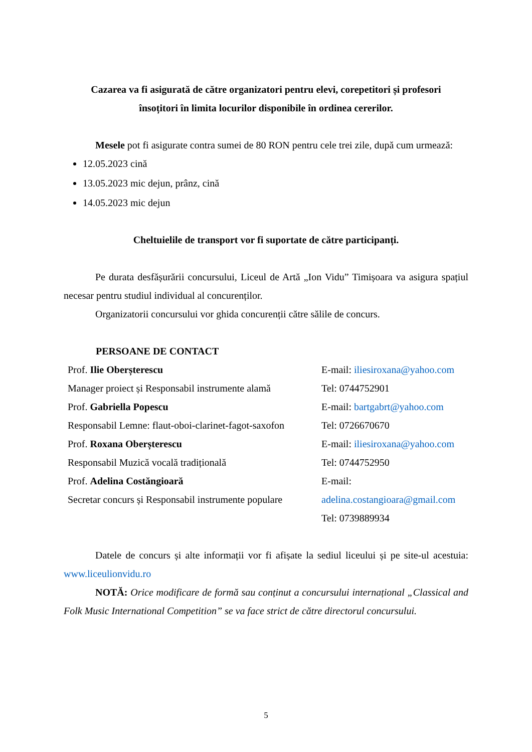Cazarea va fi asigurată de către organizatori pentru elevi, corepetitori și profesori
însoțitori în limita locurilor disponibile în ordinea cererilor.
Mesele pot fi asigurate contra sumei de 80 RON pentru cele trei zile, după cum urmează:
12.05.2023 cină
13.05.2023 mic dejun, prânz, cină
14.05.2023 mic dejun
Cheltuielile de transport vor fi suportate de către participanți.
Pe durata desfășurării concursului, Liceul de Artă „Ion Vidu” Timișoara va asigura spațiul necesar pentru studiul individual al concurenților.
Organizatorii concursului vor ghida concurenții către sălile de concurs.
PERSOANE DE CONTACT
| Prof. Ilie Oberșterescu | E-mail: iliesiroxana@yahoo.com |
| Manager proiect și Responsabil instrumente alamă | Tel: 0744752901 |
| Prof. Gabriella Popescu | E-mail: bartgabrt@yahoo.com |
| Responsabil Lemne: flaut-oboi-clarinet-fagot-saxofon | Tel: 0726670670 |
| Prof. Roxana Oberșterescu | E-mail: iliesiroxana@yahoo.com |
| Responsabil Muzică vocală tradițională | Tel: 0744752950 |
| Prof. Adelina Costăngioară | E-mail: |
| Secretar concurs și Responsabil instrumente populare | adelina.costangioara@gmail.com |
| | Tel: 0739889934 |
Datele de concurs și alte informații vor fi afișate la sediul liceului și pe site-ul acestuia: www.liceulionvidu.ro
NOTĂ: Orice modificare de formă sau conținut a concursului internațional „Classical and Folk Music International Competition” se va face strict de către directorul concursului.
5